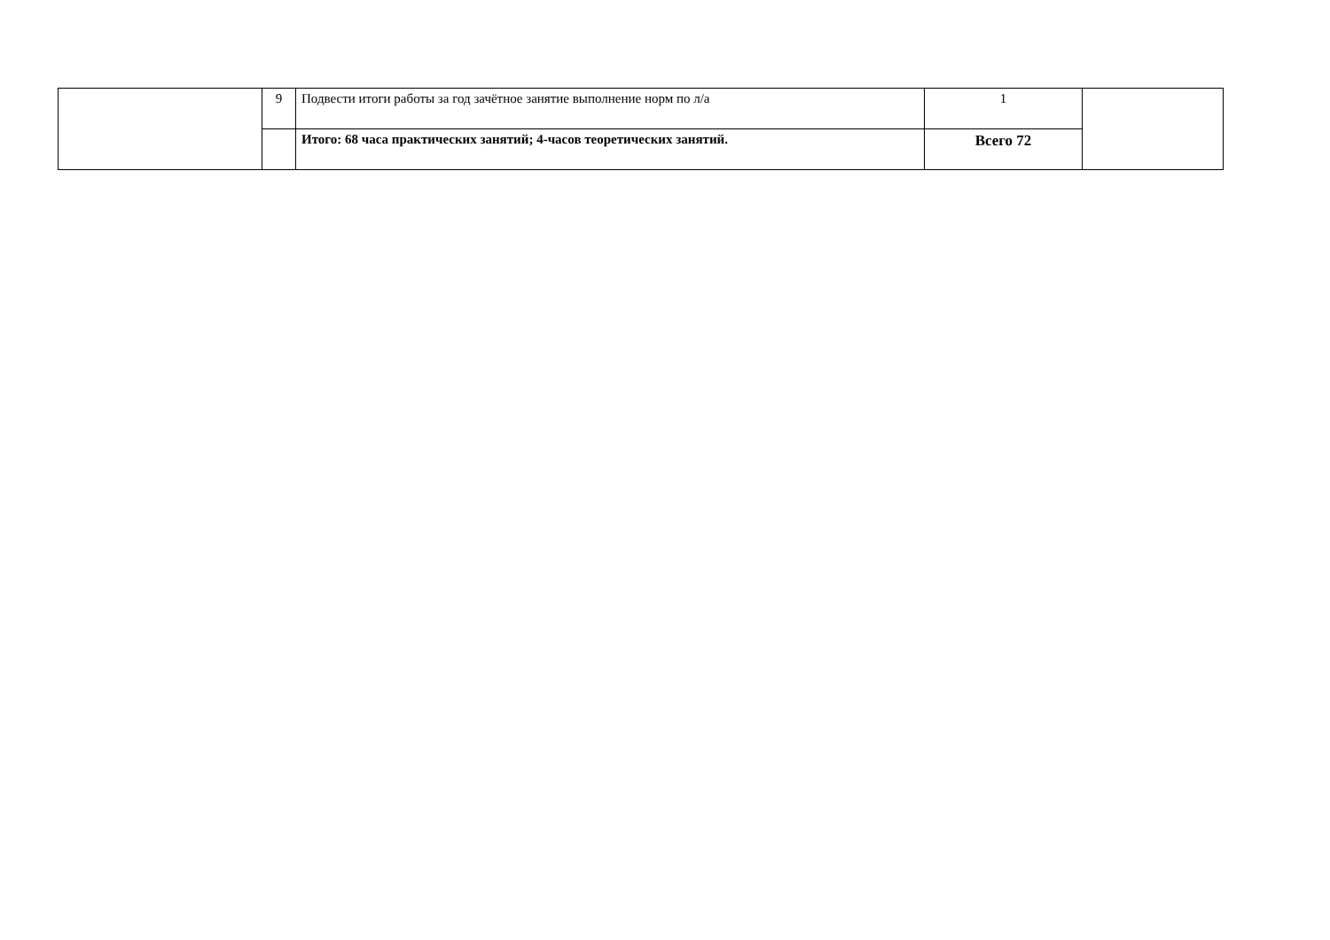| | 9 | Подвести итоги работы за год зачётное занятие выполнение норм по л/а | 1 | |
| | | Итого: 68 часа практических занятий; 4-часов теоретических занятий. | Всего 72 | |